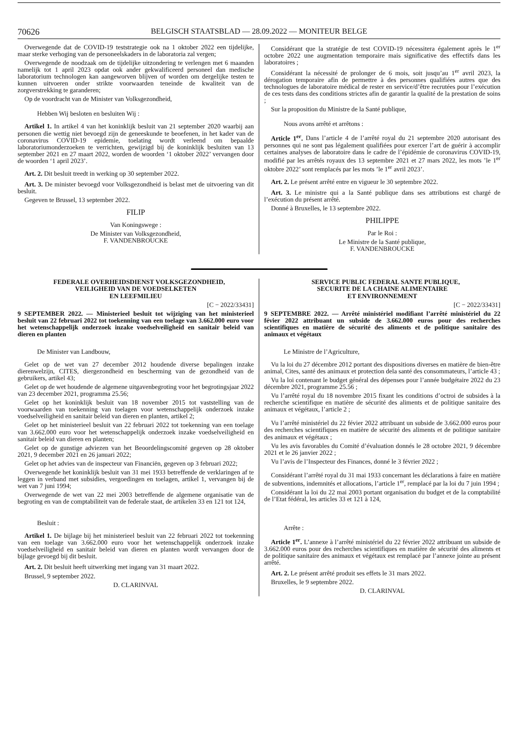70626 BELGISCH STAATSBLAD — 28.09.2022 — MONITEUR BELGE
Overwegende dat de COVID-19 teststrategie ook na 1 oktober 2022 een tijdelijke, maar sterke verhoging van de personeelskaders in de laboratoria zal vergen;
Overwegende de noodzaak om de tijdelijke uitzondering te verlengen met 6 maanden namelijk tot 1 april 2023 opdat ook ander gekwalificeerd personeel dan medische laboratorium technologen kan aangeworven blijven of worden om dergelijke testen te kunnen uitvoeren onder strikte voorwaarden teneinde de kwaliteit van de zorgverstrekking te garanderen;
Op de voordracht van de Minister van Volksgezondheid,
Hebben Wij besloten en besluiten Wij :
Artikel 1. In artikel 4 van het koninklijk besluit van 21 september 2020 waarbij aan personen die wettig niet bevoegd zijn de geneeskunde te beoefenen, in het kader van de coronavirus COVID-19 epidemie, toelating wordt verleend om bepaalde laboratoriumonderzoeken te verrichten, gewijzigd bij de koninklijk besluiten van 13 september 2021 en 27 maart 2022, worden de woorden ‘1 oktober 2022’ vervangen door de woorden ‘1 april 2023’.
Art. 2. Dit besluit treedt in werking op 30 september 2022.
Art. 3. De minister bevoegd voor Volksgezondheid is belast met de uitvoering van dit besluit.
Gegeven te Brussel, 13 september 2022.
FILIP
Van Koningswege :
De Minister van Volksgezondheid,
F. VANDENBROUCKE
Considérant que la stratégie de test COVID-19 nécessitera également après le 1<sup>er</sup> octobre 2022 une augmentation temporaire mais significative des effectifs dans les laboratoires ;
Considérant la nécessité de prolonger de 6 mois, soit jusqu’au 1<sup>er</sup> avril 2023, la dérogation temporaire afin de permettre à des personnes qualifiées autres que des technologues de laboratoire médical de rester en service/d’être recrutées pour l’exécution de ces tests dans des conditions strictes afin de garantir la qualité de la prestation de soins ;
Sur la proposition du Ministre de la Santé publique,
Nous avons arrêté et arrêtons :
Article 1<sup>er</sup>. Dans l’article 4 de l’arrêté royal du 21 septembre 2020 autorisant des personnes qui ne sont pas légalement qualifiées pour exercer l’art de guérir à accomplir certaines analyses de laboratoire dans le cadre de l’épidémie de coronavirus COVID-19, modifié par les arrêtés royaux des 13 septembre 2021 et 27 mars 2022, les mots ’le 1<sup>er</sup> oktobre 2022’ sont remplacés par les mots ’le 1<sup>er</sup> avril 2023’.
Art. 2. Le présent arrêté entre en vigueur le 30 septembre 2022.
Art. 3. Le ministre qui a la Santé publique dans ses attributions est chargé de l’exécution du présent arrêté.
Donné à Bruxelles, le 13 septembre 2022.
PHILIPPE
Par le Roi :
Le Ministre de la Santé publique,
F. VANDENBROUCKE
FEDERALE OVERHEIDSDIENST VOLKSGEZONDHEID,
VEILIGHEID VAN DE VOEDSELKETEN
EN LEEFMILIEU
[C − 2022/33431]
9 SEPTEMBER 2022. — Ministerieel besluit tot wijziging van het ministerieel besluit van 22 februari 2022 tot toekenning van een toelage van 3.662.000 euro voor het wetenschappelijk onderzoek inzake voedselveiligheid en sanitair beleid van dieren en planten
De Minister van Landbouw,
Gelet op de wet van 27 december 2012 houdende diverse bepalingen inzake dierenwelzijn, CITES, diergezondheid en bescherming van de gezondheid van de gebruikers, artikel 43;
Gelet op de wet houdende de algemene uitgavenbegroting voor het begrotingsjaar 2022 van 23 december 2021, programma 25.56;
Gelet op het koninklijk besluit van 18 november 2015 tot vaststelling van de voorwaarden van toekenning van toelagen voor wetenschappelijk onderzoek inzake voedselveiligheid en sanitair beleid van dieren en planten, artikel 2;
Gelet op het ministerieel besluit van 22 februari 2022 tot toekenning van een toelage van 3.662.000 euro voor het wetenschappelijk onderzoek inzake voedselveiligheid en sanitair beleid van dieren en planten;
Gelet op de gunstige adviezen van het Beoordelingscomité gegeven op 28 oktober 2021, 9 december 2021 en 26 januari 2022;
Gelet op het advies van de inspecteur van Financiën, gegeven op 3 februari 2022;
Overwegende het koninklijk besluit van 31 mei 1933 betreffende de verklaringen af te leggen in verband met subsidies, vergoedingen en toelagen, artikel 1, vervangen bij de wet van 7 juni 1994;
Overwegende de wet van 22 mei 2003 betreffende de algemene organisatie van de begroting en van de comptabiliteit van de federale staat, de artikelen 33 en 121 tot 124,
Besluit :
Artikel 1. De bijlage bij het ministerieel besluit van 22 februari 2022 tot toekenning van een toelage van 3.662.000 euro voor het wetenschappelijk onderzoek inzake voedselveiligheid en sanitair beleid van dieren en planten wordt vervangen door de bijlage gevoegd bij dit besluit.
Art. 2. Dit besluit heeft uitwerking met ingang van 31 maart 2022.
Brussel, 9 september 2022.
D. CLARINVAL
SERVICE PUBLIC FEDERAL SANTE PUBLIQUE,
SECURITE DE LA CHAINE ALIMENTAIRE
ET ENVIRONNEMENT
[C − 2022/33431]
9 SEPTEMBRE 2022. — Arrêté ministériel modifiant l’arrêté ministériel du 22 févier 2022 attribuant un subside de 3.662.000 euros pour des recherches scientifiques en matière de sécurité des aliments et de politique sanitaire des animaux et végétaux
Le Ministre de l’Agriculture,
Vu la loi du 27 décembre 2012 portant des dispositions diverses en matière de bien-être animal, Cites, santé des animaux et protection dela santé des consommateurs, l’article 43 ;
Vu la loi contenant le budget général des dépenses pour l’année budgétaire 2022 du 23 décembre 2021, programme 25.56 ;
Vu l’arrêté royal du 18 novembre 2015 fixant les conditions d’octroi de subsides à la recherche scientifique en matière de sécurité des aliments et de politique sanitaire des animaux et végétaux, l’article 2 ;
Vu l’arrêté ministériel du 22 févier 2022 attribuant un subside de 3.662.000 euros pour des recherches scientifiques en matière de sécurité des aliments et de politique sanitaire des animaux et végétaux ;
Vu les avis favorables du Comité d’évaluation donnés le 28 octobre 2021, 9 décembre 2021 et le 26 janvier 2022 ;
Vu l’avis de l’Inspecteur des Finances, donné le 3 février 2022 ;
Considérant l’arrêté royal du 31 mai 1933 concernant les déclarations à faire en matière de subventions, indemnités et allocations, l’article 1<sup>er</sup>, remplacé par la loi du 7 juin 1994 ;
Considérant la loi du 22 mai 2003 portant organisation du budget et de la comptabilité de l’Etat fédéral, les articles 33 et 121 à 124,
Arrête :
Article 1<sup>er</sup>. L’annexe à l’arrêté ministériel du 22 février 2022 attribuant un subside de 3.662.000 euros pour des recherches scientifiques en matière de sécurité des aliments et de politique sanitaire des animaux et végétaux est remplacé par l’annexe jointe au présent arrêté.
Art. 2. Le présent arrêté produit ses effets le 31 mars 2022.
Bruxelles, le 9 septembre 2022.
D. CLARINVAL